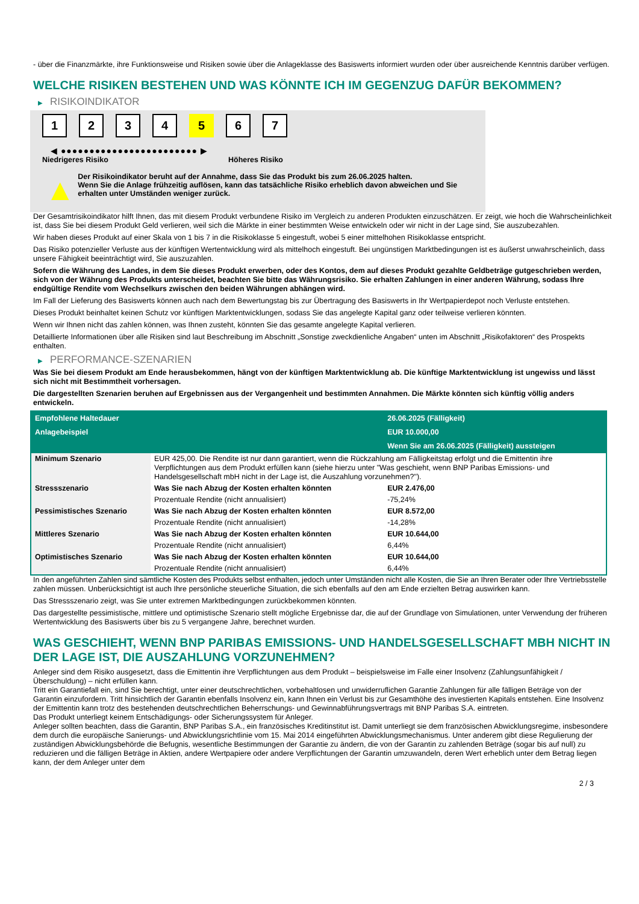- über die Finanzmärkte, ihre Funktionsweise und Risiken sowie über die Anlageklasse des Basiswerts informiert wurden oder über ausreichende Kenntnis darüber verfügen.
WELCHE RISIKEN BESTEHEN UND WAS KÖNNTE ICH IM GEGENZUG DAFÜR BEKOMMEN?
▶ RISIKOINDIKATOR
1 2 3 4 5 6 7
◀ ●●●●●●●●●●●●●●●●●●●●●●●● ▶
Niedrigeres Risiko Höheres Risiko
▲
Der Risikoindikator beruht auf der Annahme, dass Sie das Produkt bis zum 26.06.2025 halten.
Wenn Sie die Anlage frühzeitig auflösen, kann das tatsächliche Risiko erheblich davon abweichen und Sie erhalten unter Umständen weniger zurück.
Der Gesamtrisikoindikator hilft Ihnen, das mit diesem Produkt verbundene Risiko im Vergleich zu anderen Produkten einzuschätzen. Er zeigt, wie hoch die Wahrscheinlichkeit ist, dass Sie bei diesem Produkt Geld verlieren, weil sich die Märkte in einer bestimmten Weise entwickeln oder wir nicht in der Lage sind, Sie auszubezahlen.
Wir haben dieses Produkt auf einer Skala von 1 bis 7 in die Risikoklasse 5 eingestuft, wobei 5 einer mittelhohen Risikoklasse entspricht.
Das Risiko potenzieller Verluste aus der künftigen Wertentwicklung wird als mittelhoch eingestuft. Bei ungünstigen Marktbedingungen ist es äußerst unwahrscheinlich, dass unsere Fähigkeit beeinträchtigt wird, Sie auszuzahlen.
Sofern die Währung des Landes, in dem Sie dieses Produkt erwerben, oder des Kontos, dem auf dieses Produkt gezahlte Geldbeträge gutgeschrieben werden, sich von der Währung des Produkts unterscheidet, beachten Sie bitte das Währungsrisiko. Sie erhalten Zahlungen in einer anderen Währung, sodass Ihre endgültige Rendite vom Wechselkurs zwischen den beiden Währungen abhängen wird.
Im Fall der Lieferung des Basiswerts können auch nach dem Bewertungstag bis zur Übertragung des Basiswerts in Ihr Wertpapierdepot noch Verluste entstehen.
Dieses Produkt beinhaltet keinen Schutz vor künftigen Marktentwicklungen, sodass Sie das angelegte Kapital ganz oder teilweise verlieren könnten.
Wenn wir Ihnen nicht das zahlen können, was Ihnen zusteht, könnten Sie das gesamte angelegte Kapital verlieren.
Detaillierte Informationen über alle Risiken sind laut Beschreibung im Abschnitt „Sonstige zweckdienliche Angaben“ unten im Abschnitt „Risikofaktoren“ des Prospekts enthalten.
▶ PERFORMANCE-SZENARIEN
Was Sie bei diesem Produkt am Ende herausbekommen, hängt von der künftigen Marktentwicklung ab. Die künftige Marktentwicklung ist ungewiss und lässt sich nicht mit Bestimmtheit vorhersagen.
Die dargestellten Szenarien beruhen auf Ergebnissen aus der Vergangenheit und bestimmten Annahmen. Die Märkte könnten sich künftig völlig anders entwickeln.
| Empfohlene Haltedauer | | 26.06.2025 (Fälligkeit) |
| Anlagebeispiel | | EUR 10.000,00 |
| | | Wenn Sie am 26.06.2025 (Fälligkeit) aussteigen |
| Minimum Szenario | EUR 425,00. Die Rendite ist nur dann garantiert, wenn die Rückzahlung am Fälligkeitstag erfolgt und die Emittentin ihre Verpflichtungen aus dem Produkt erfüllen kann (siehe hierzu unter "Was geschieht, wenn BNP Paribas Emissions- und Handelsgesellschaft mbH nicht in der Lage ist, die Auszahlung vorzunehmen?"). | |
| Stressszenario | Was Sie nach Abzug der Kosten erhalten könnten | EUR 2.476,00 |
| | Prozentuale Rendite (nicht annualisiert) | -75,24% |
| Pessimistisches Szenario | Was Sie nach Abzug der Kosten erhalten könnten | EUR 8.572,00 |
| | Prozentuale Rendite (nicht annualisiert) | -14,28% |
| Mittleres Szenario | Was Sie nach Abzug der Kosten erhalten könnten | EUR 10.644,00 |
| | Prozentuale Rendite (nicht annualisiert) | 6,44% |
| Optimistisches Szenario | Was Sie nach Abzug der Kosten erhalten könnten | EUR 10.644,00 |
| | Prozentuale Rendite (nicht annualisiert) | 6,44% |
In den angeführten Zahlen sind sämtliche Kosten des Produkts selbst enthalten, jedoch unter Umständen nicht alle Kosten, die Sie an Ihren Berater oder Ihre Vertriebsstelle zahlen müssen. Unberücksichtigt ist auch Ihre persönliche steuerliche Situation, die sich ebenfalls auf den am Ende erzielten Betrag auswirken kann.
Das Stressszenario zeigt, was Sie unter extremen Marktbedingungen zurückbekommen könnten.
Das dargestellte pessimistische, mittlere und optimistische Szenario stellt mögliche Ergebnisse dar, die auf der Grundlage von Simulationen, unter Verwendung der früheren Wertentwicklung des Basiswerts über bis zu 5 vergangene Jahre, berechnet wurden.
WAS GESCHIEHT, WENN BNP PARIBAS EMISSIONS- UND HANDELSGESELLSCHAFT MBH NICHT IN DER LAGE IST, DIE AUSZAHLUNG VORZUNEHMEN?
Anleger sind dem Risiko ausgesetzt, dass die Emittentin ihre Verpflichtungen aus dem Produkt – beispielsweise im Falle einer Insolvenz (Zahlungsunfähigkeit / Überschuldung) – nicht erfüllen kann.
Tritt ein Garantiefall ein, sind Sie berechtigt, unter einer deutschrechtlichen, vorbehaltlosen und unwiderruflichen Garantie Zahlungen für alle fälligen Beträge von der Garantin einzufordern. Tritt hinsichtlich der Garantin ebenfalls Insolvenz ein, kann Ihnen ein Verlust bis zur Gesamthöhe des investierten Kapitals entstehen. Eine Insolvenz der Emittentin kann trotz des bestehenden deutschrechtlichen Beherrschungs- und Gewinnabführungsvertrags mit BNP Paribas S.A. eintreten.
Das Produkt unterliegt keinem Entschädigungs- oder Sicherungssystem für Anleger.
Anleger sollten beachten, dass die Garantin, BNP Paribas S.A., ein französisches Kreditinstitut ist. Damit unterliegt sie dem französischen Abwicklungsregime, insbesondere dem durch die europäische Sanierungs- und Abwicklungsrichtlinie vom 15. Mai 2014 eingeführten Abwicklungsmechanismus. Unter anderem gibt diese Regulierung der zuständigen Abwicklungsbehörde die Befugnis, wesentliche Bestimmungen der Garantie zu ändern, die von der Garantin zu zahlenden Beträge (sogar bis auf null) zu reduzieren und die fälligen Beträge in Aktien, andere Wertpapiere oder andere Verpflichtungen der Garantin umzuwandeln, deren Wert erheblich unter dem Betrag liegen kann, der dem Anleger unter dem
2 / 3